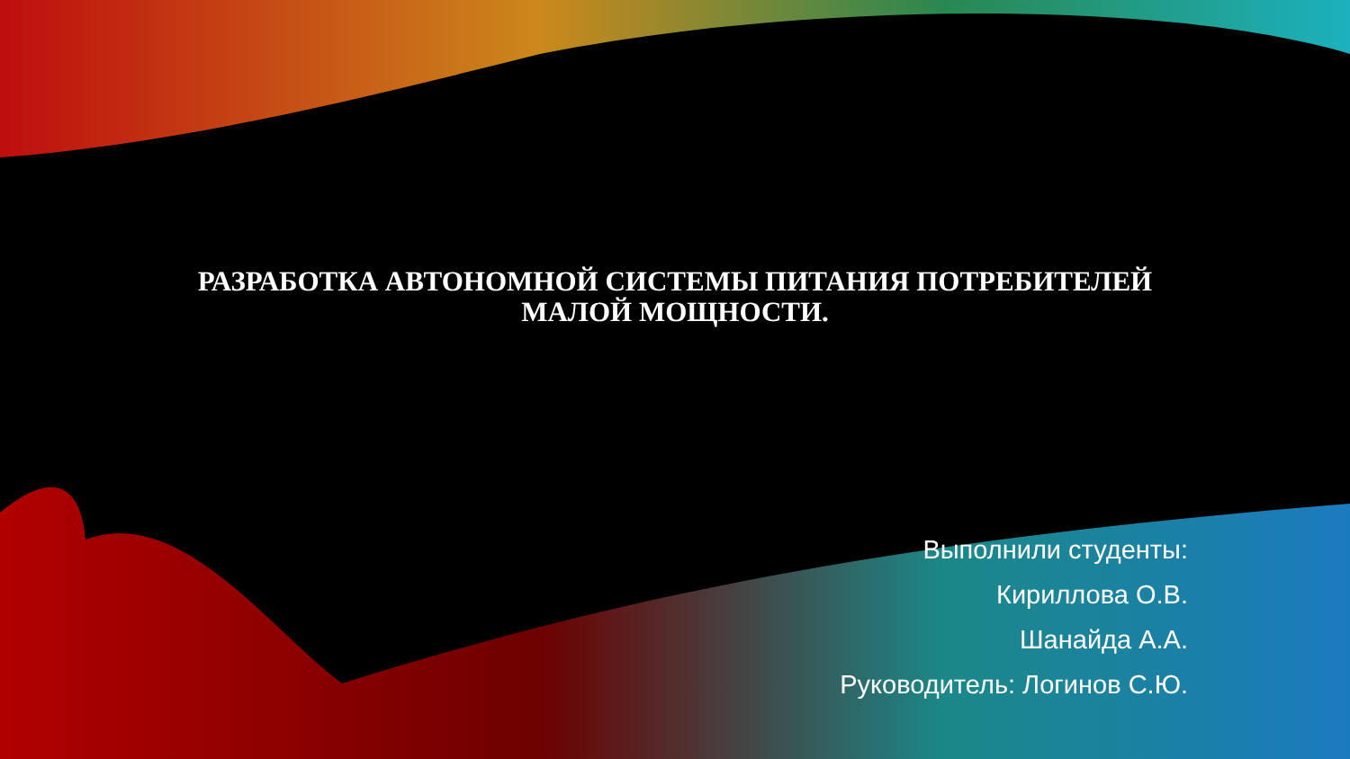РАЗРАБОТКА АВТОНОМНОЙ СИСТЕМЫ ПИТАНИЯ ПОТРЕБИТЕЛЕЙ
МАЛОЙ МОЩНОСТИ.
Выполнили студенты:
Кириллова О.В.
Шанайда А.А.
Руководитель: Логинов С.Ю.